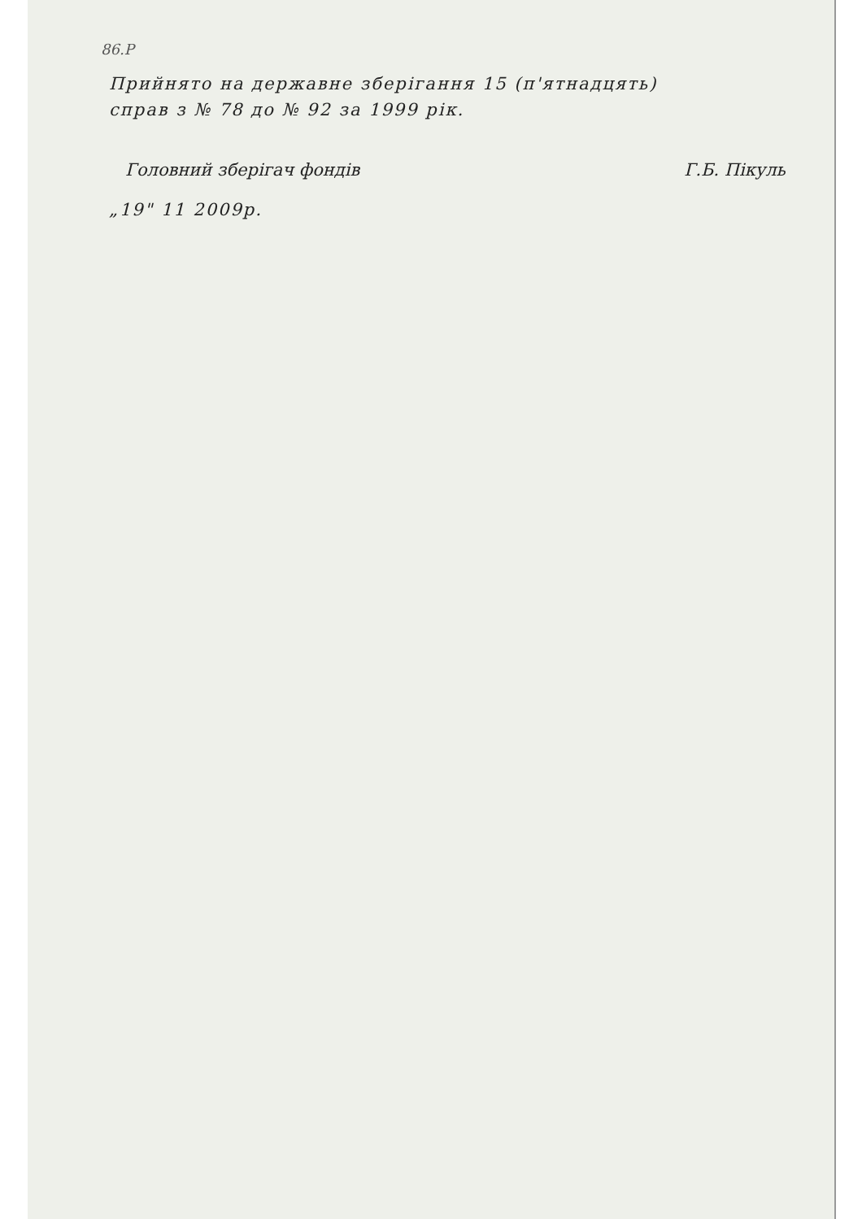86.P
Прийнято на державне зберігання 15 (п'ятнадцять)
справ з № 78 до № 92 за 1999 рік.
Головний зберігач фондів Г.Б. Пікуль
„19" 11 2009р.